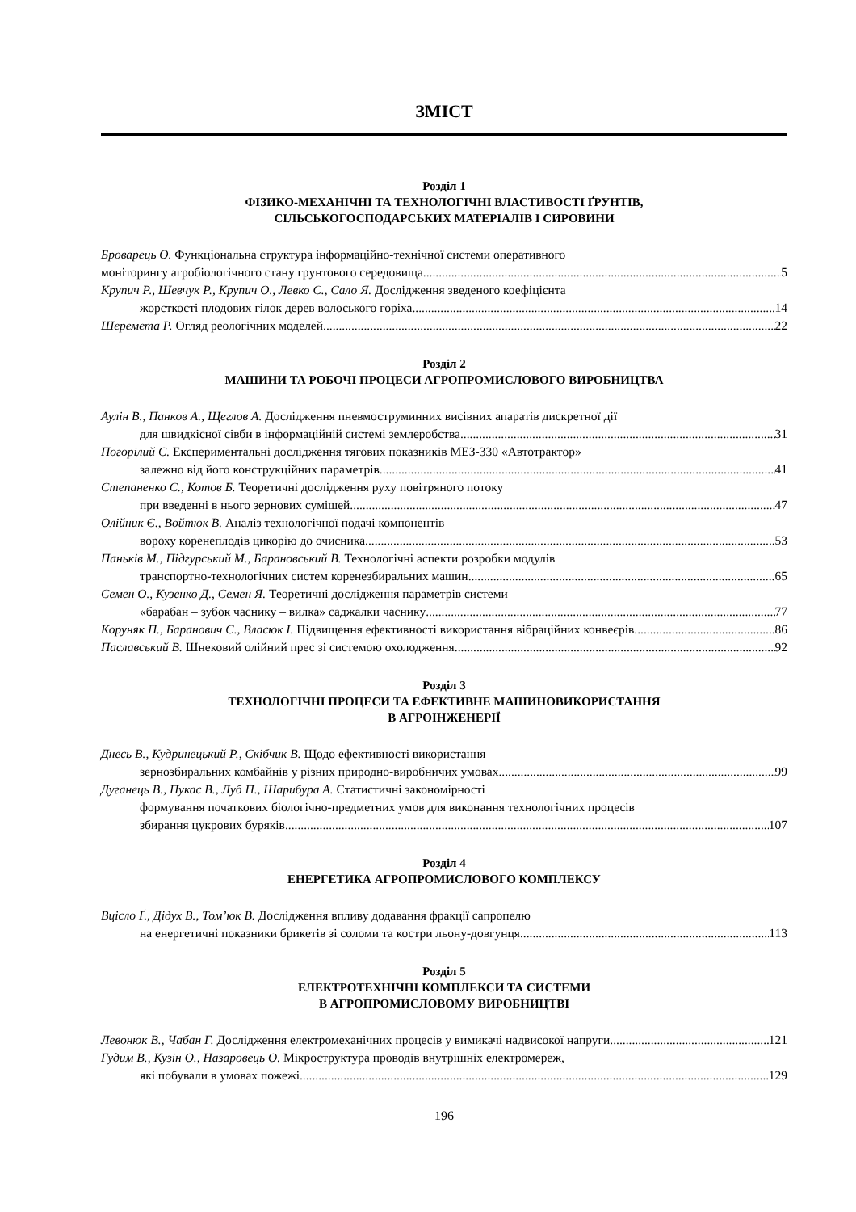ЗМІСТ
Розділ 1
ФІЗИКО-МЕХАНІЧНІ ТА ТЕХНОЛОГІЧНІ ВЛАСТИВОСТІ ҐРУНТІВ,
СІЛЬСЬКОГОСПОДАРСЬКИХ МАТЕРІАЛІВ І СИРОВИНИ
Броварець О. Функціональна структура інформаційно-технічної системи оперативного
моніторингу агробіологічного стану грунтового середовища 5
Крупич Р., Шевчук Р., Крупич О., Левко С., Сало Я. Дослідження зведеного коефіцієнта
жорсткості плодових гілок дерев волоського горіха 14
Шеремета Р. Огляд реологічних моделей 22
Розділ 2
МАШИНИ ТА РОБОЧІ ПРОЦЕСИ АГРОПРОМИСЛОВОГО ВИРОБНИЦТВА
Аулін В., Панков А., Щеглов А. Дослідження пневмоструминних висівних апаратів дискретної дії
для швидкісної сівби в інформаційній системі землеробства 31
Погорілий С. Експериментальні дослідження тягових показників МЕЗ-330 «Автотрактор»
залежно від його конструкційних параметрів 41
Степаненко С., Котов Б. Теоретичні дослідження руху повітряного потоку
при введенні в нього зернових сумішей 47
Олійник Є., Войтюк В. Аналіз технологічної подачі компонентів
вороху коренеплодів цикорію до очисника 53
Паньків М., Підгурський М., Барановський В. Технологічні аспекти розробки модулів
транспортно-технологічних систем коренезбиральних машин 65
Семен О., Кузенко Д., Семен Я. Теоретичні дослідження параметрів системи
«барабан – зубок часнику – вилка» саджалки часнику 77
Коруняк П., Баранович С., Власюк І. Підвищення ефективності використання вібраційних конвеєрів 86
Паславський В. Шнековий олійний прес зі системою охолодження 92
Розділ 3
ТЕХНОЛОГІЧНІ ПРОЦЕСИ ТА ЕФЕКТИВНЕ МАШИНОВИКОРИСТАННЯ
В АГРОІНЖЕНЕРІЇ
Днесь В., Кудринецький Р., Скібчик В. Щодо ефективності використання
зернозбиральних комбайнів у різних природно-виробничих умовах 99
Дуганець В., Пукас В., Луб П., Шарибура А. Статистичні закономірності
формування початкових біологічно-предметних умов для виконання технологічних процесів
збирання цукрових буряків 107
Розділ 4
ЕНЕРГЕТИКА АГРОПРОМИСЛОВОГО КОМПЛЕКСУ
Вцісло Ґ., Дідух В., Том’юк В. Дослідження впливу додавання фракції сапропелю
на енергетичні показники брикетів зі соломи та костри льону-довгунця 113
Розділ 5
ЕЛЕКТРОТЕХНІЧНІ КОМПЛЕКСИ ТА СИСТЕМИ
В АГРОПРОМИСЛОВОМУ ВИРОБНИЦТВІ
Левонюк В., Чабан Г. Дослідження електромеханічних процесів у вимикачі надвисокої напруги 121
Гудим В., Кузін О., Назаровець О. Мікроструктура проводів внутрішніх електромереж,
які побували в умовах пожежі 129
196